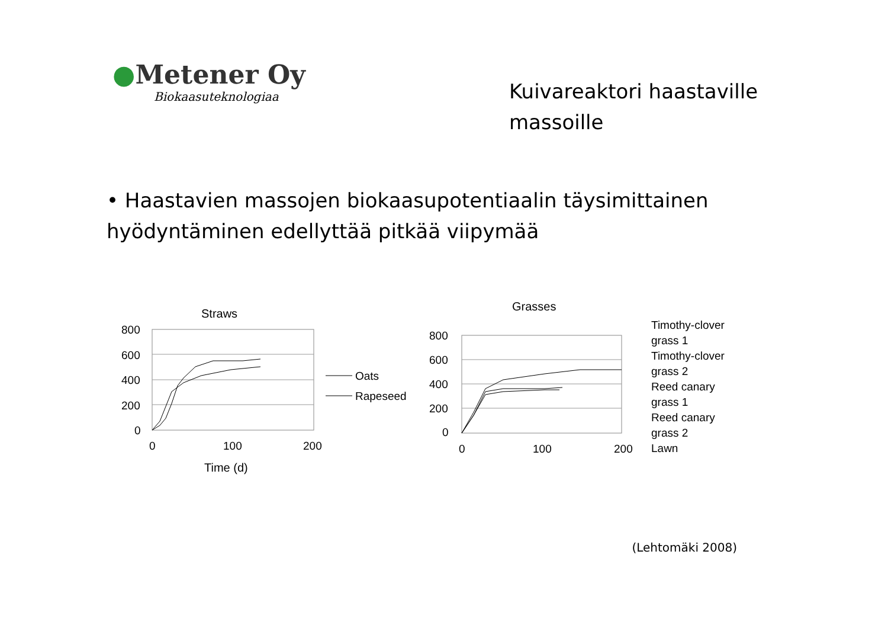●Metener Oy
Biokaasuteknologiaa
Kuivareaktori haastaville massoille
• Haastavien massojen biokaasupotentiaalin täysimittainen hyödyntäminen edellyttää pitkää viipymää
Straws
800
600
400
200
0
0
100
200
Time (d)
Oats
Rapeseed
Grasses
800
600
400
200
0
0
100
200
Timothy-clover
grass 1
Timothy-clover
grass 2
Reed canary
grass 1
Reed canary
grass 2
Lawn
(Lehtomäki 2008)